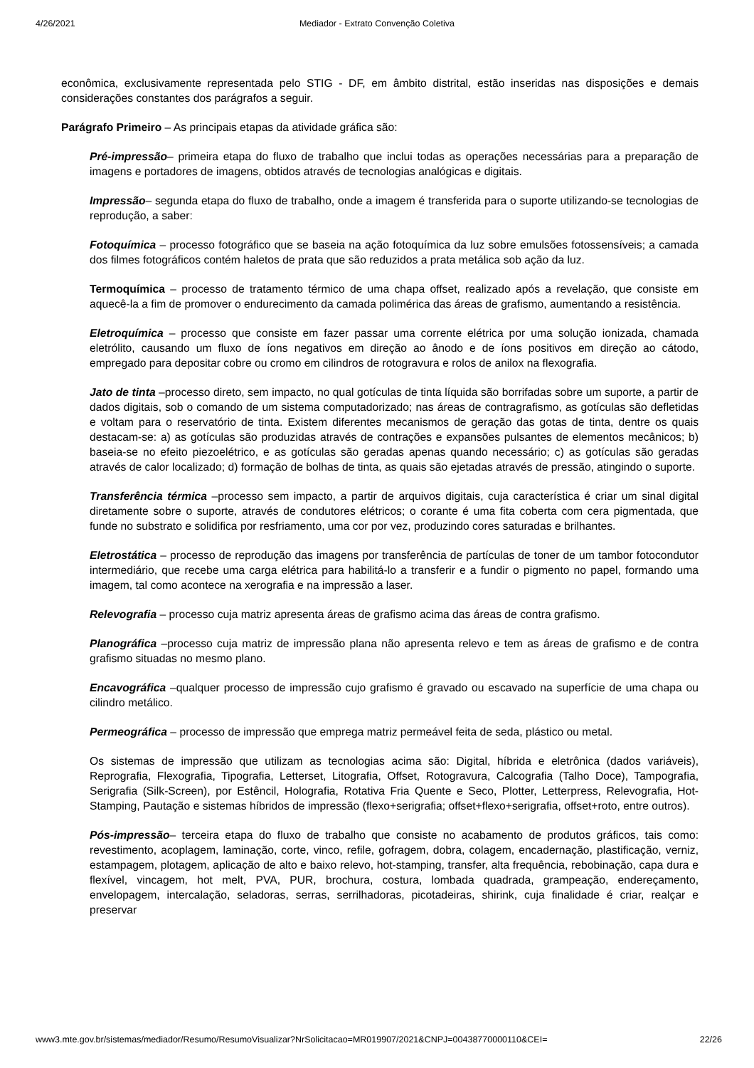4/26/2021 Mediador - Extrato Convenção Coletiva
econômica, exclusivamente representada pelo STIG - DF, em âmbito distrital, estão inseridas nas disposições e demais considerações constantes dos parágrafos a seguir.
Parágrafo Primeiro – As principais etapas da atividade gráfica são:
Pré-impressão– primeira etapa do fluxo de trabalho que inclui todas as operações necessárias para a preparação de imagens e portadores de imagens, obtidos através de tecnologias analógicas e digitais.
Impressão– segunda etapa do fluxo de trabalho, onde a imagem é transferida para o suporte utilizando-se tecnologias de reprodução, a saber:
Fotoquímica – processo fotográfico que se baseia na ação fotoquímica da luz sobre emulsões fotossensíveis; a camada dos filmes fotográficos contém haletos de prata que são reduzidos a prata metálica sob ação da luz.
Termoquímica – processo de tratamento térmico de uma chapa offset, realizado após a revelação, que consiste em aquecê-la a fim de promover o endurecimento da camada polimérica das áreas de grafismo, aumentando a resistência.
Eletroquímica – processo que consiste em fazer passar uma corrente elétrica por uma solução ionizada, chamada eletrólito, causando um fluxo de íons negativos em direção ao ânodo e de íons positivos em direção ao cátodo, empregado para depositar cobre ou cromo em cilindros de rotogravura e rolos de anilox na flexografia.
Jato de tinta –processo direto, sem impacto, no qual gotículas de tinta líquida são borrifadas sobre um suporte, a partir de dados digitais, sob o comando de um sistema computadorizado; nas áreas de contragrafismo, as gotículas são defletidas e voltam para o reservatório de tinta. Existem diferentes mecanismos de geração das gotas de tinta, dentre os quais destacam-se: a) as gotículas são produzidas através de contrações e expansões pulsantes de elementos mecânicos; b) baseia-se no efeito piezoelétrico, e as gotículas são geradas apenas quando necessário; c) as gotículas são geradas através de calor localizado; d) formação de bolhas de tinta, as quais são ejetadas através de pressão, atingindo o suporte.
Transferência térmica –processo sem impacto, a partir de arquivos digitais, cuja característica é criar um sinal digital diretamente sobre o suporte, através de condutores elétricos; o corante é uma fita coberta com cera pigmentada, que funde no substrato e solidifica por resfriamento, uma cor por vez, produzindo cores saturadas e brilhantes.
Eletrostática – processo de reprodução das imagens por transferência de partículas de toner de um tambor fotocondutor intermediário, que recebe uma carga elétrica para habilitá-lo a transferir e a fundir o pigmento no papel, formando uma imagem, tal como acontece na xerografia e na impressão a laser.
Relevografia – processo cuja matriz apresenta áreas de grafismo acima das áreas de contra grafismo.
Planográfica –processo cuja matriz de impressão plana não apresenta relevo e tem as áreas de grafismo e de contra grafismo situadas no mesmo plano.
Encavográfica –qualquer processo de impressão cujo grafismo é gravado ou escavado na superfície de uma chapa ou cilindro metálico.
Permeográfica – processo de impressão que emprega matriz permeável feita de seda, plástico ou metal.
Os sistemas de impressão que utilizam as tecnologias acima são: Digital, híbrida e eletrônica (dados variáveis), Reprografia, Flexografia, Tipografia, Letterset, Litografia, Offset, Rotogravura, Calcografia (Talho Doce), Tampografia, Serigrafia (Silk-Screen), por Estêncil, Holografia, Rotativa Fria Quente e Seco, Plotter, Letterpress, Relevografia, Hot-Stamping, Pautação e sistemas híbridos de impressão (flexo+serigrafia; offset+flexo+serigrafia, offset+roto, entre outros).
Pós-impressão– terceira etapa do fluxo de trabalho que consiste no acabamento de produtos gráficos, tais como: revestimento, acoplagem, laminação, corte, vinco, refile, gofragem, dobra, colagem, encadernação, plastificação, verniz, estampagem, plotagem, aplicação de alto e baixo relevo, hot-stamping, transfer, alta frequência, rebobinação, capa dura e flexível, vincagem, hot melt, PVA, PUR, brochura, costura, lombada quadrada, grampeação, endereçamento, envelopagem, intercalação, seladoras, serras, serrilhadoras, picotadeiras, shirink, cuja finalidade é criar, realçar e preservar
www3.mte.gov.br/sistemas/mediador/Resumo/ResumoVisualizar?NrSolicitacao=MR019907/2021&CNPJ=00438770000110&CEI= 22/26